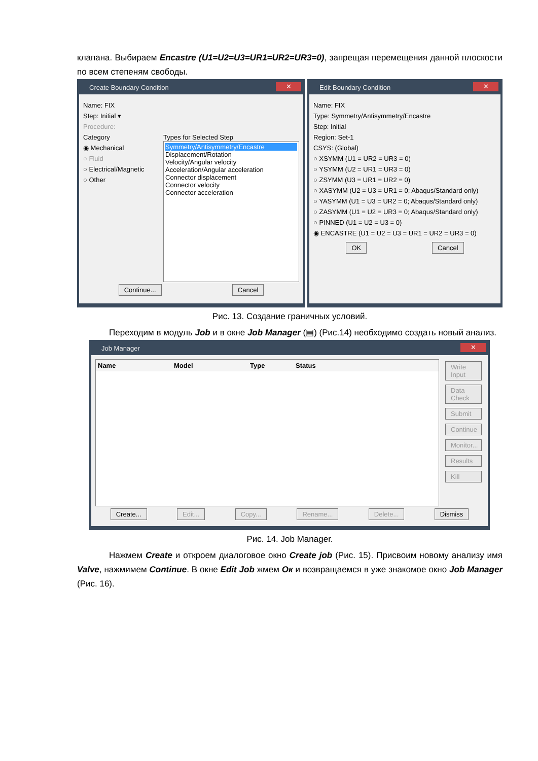клапана. Выбираем Encastre (U1=U2=U3=UR1=UR2=UR3=0), запрещая перемещения данной плоскости по всем степеням свободы.
Create Boundary Condition ✕
Name: FIX
Step: Initial ▾
Procedure:
Category
◉ Mechanical
○ Fluid
○ Electrical/Magnetic
○ Other
Types for Selected Step
Symmetry/Antisymmetry/Encastre
Displacement/Rotation
Velocity/Angular velocity
Acceleration/Angular acceleration
Connector displacement
Connector velocity
Connector acceleration
Continue... Cancel
Edit Boundary Condition ✕
Name: FIX
Type: Symmetry/Antisymmetry/Encastre
Step: Initial
Region: Set-1
CSYS: (Global)
○ XSYMM (U1 = UR2 = UR3 = 0)
○ YSYMM (U2 = UR1 = UR3 = 0)
○ ZSYMM (U3 = UR1 = UR2 = 0)
○ XASYMM (U2 = U3 = UR1 = 0; Abaqus/Standard only)
○ YASYMM (U1 = U3 = UR2 = 0; Abaqus/Standard only)
○ ZASYMM (U1 = U2 = UR3 = 0; Abaqus/Standard only)
○ PINNED (U1 = U2 = U3 = 0)
◉ ENCASTRE (U1 = U2 = U3 = UR1 = UR2 = UR3 = 0)
OK Cancel
Рис. 13. Создание граничных условий.
Переходим в модуль Job и в окне Job Manager (▤) (Рис.14) необходимо создать новый анализ.
Job Manager ✕
Name Model Type Status
Write Input
Data Check
Submit
Continue
Monitor...
Results
Kill
Create... Edit... Copy... Rename... Delete... Dismiss
Рис. 14. Job Manager.
Нажмем Create и откроем диалоговое окно Create job (Рис. 15). Присвоим новому анализу имя Valve, нажмимем Continue. В окне Edit Job жмем Ок и возвращаемся в уже знакомое окно Job Manager (Рис. 16).